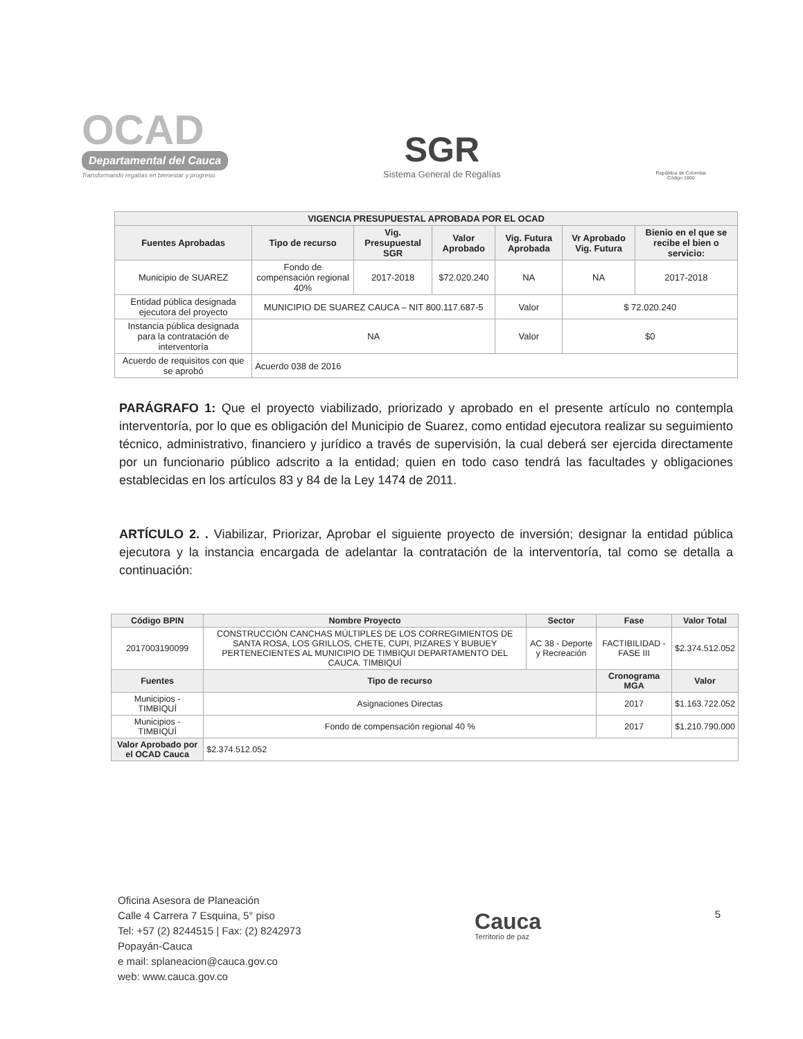OCAD
Departamental del Cauca
Transformando regalías en bienestar y progreso.
SGR
Sistema General de Regalías
República de Colombia
Código 1800
| VIGENCIA PRESUPUESTAL APROBADA POR EL OCAD | | | | | | |
| --- | --- | --- | --- | --- | --- | --- |
| Fuentes Aprobadas | Tipo de recurso | Vig. Presupuestal SGR | Valor Aprobado | Vig. Futura Aprobada | Vr Aprobado Vig. Futura | Bienio en el que se recibe el bien o servicio: |
| Municipio de SUAREZ | Fondo de compensación regional 40% | 2017-2018 | $72.020.240 | NA | NA | 2017-2018 |
| Entidad pública designada ejecutora del proyecto | MUNICIPIO DE SUAREZ CAUCA – NIT 800.117.687-5 | | | Valor | $ 72.020.240 | |
| Instancia pública designada para la contratación de interventoría | NA | | | Valor | $0 | |
| Acuerdo de requisitos con que se aprobó | Acuerdo 038 de 2016 | | | | | |
PARÁGRAFO 1: Que el proyecto viabilizado, priorizado y aprobado en el presente artículo no contempla interventoría, por lo que es obligación del Municipio de Suarez, como entidad ejecutora realizar su seguimiento técnico, administrativo, financiero y jurídico a través de supervisión, la cual deberá ser ejercida directamente por un funcionario público adscrito a la entidad; quien en todo caso tendrá las facultades y obligaciones establecidas en los artículos 83 y 84 de la Ley 1474 de 2011.
ARTÍCULO 2. . Viabilizar, Priorizar, Aprobar el siguiente proyecto de inversión; designar la entidad pública ejecutora y la instancia encargada de adelantar la contratación de la interventoría, tal como se detalla a continuación:
| Código BPIN | Nombre Proyecto | Sector | Fase | Valor Total |
| --- | --- | --- | --- | --- |
| 2017003190099 | CONSTRUCCIÓN CANCHAS MÚLTIPLES DE LOS CORREGIMIENTOS DE SANTA ROSA, LOS GRILLOS, CHETE, CUPI, PIZARES Y BUBUEY PERTENECIENTES AL MUNICIPIO DE TIMBIQUI DEPARTAMENTO DEL CAUCA. TIMBIQUÍ | AC 38 - Deporte y Recreación | FACTIBILIDAD - FASE III | $2.374.512.052 |
| Fuentes | Tipo de recurso | | Cronograma MGA | Valor |
| Municipios - TIMBIQUÍ | Asignaciones Directas | | 2017 | $1.163.722.052 |
| Municipios - TIMBIQUÍ | Fondo de compensación regional 40 % | | 2017 | $1.210.790.000 |
| Valor Aprobado por el OCAD Cauca | $2.374.512.052 | | | |
Oficina Asesora de Planeación
Calle 4 Carrera 7 Esquina, 5° piso
Tel: +57 (2) 8244515 | Fax: (2) 8242973
Popayán-Cauca
e mail: splaneacion@cauca.gov.co
web: www.cauca.gov.co
Cauca
Territorio de paz
5